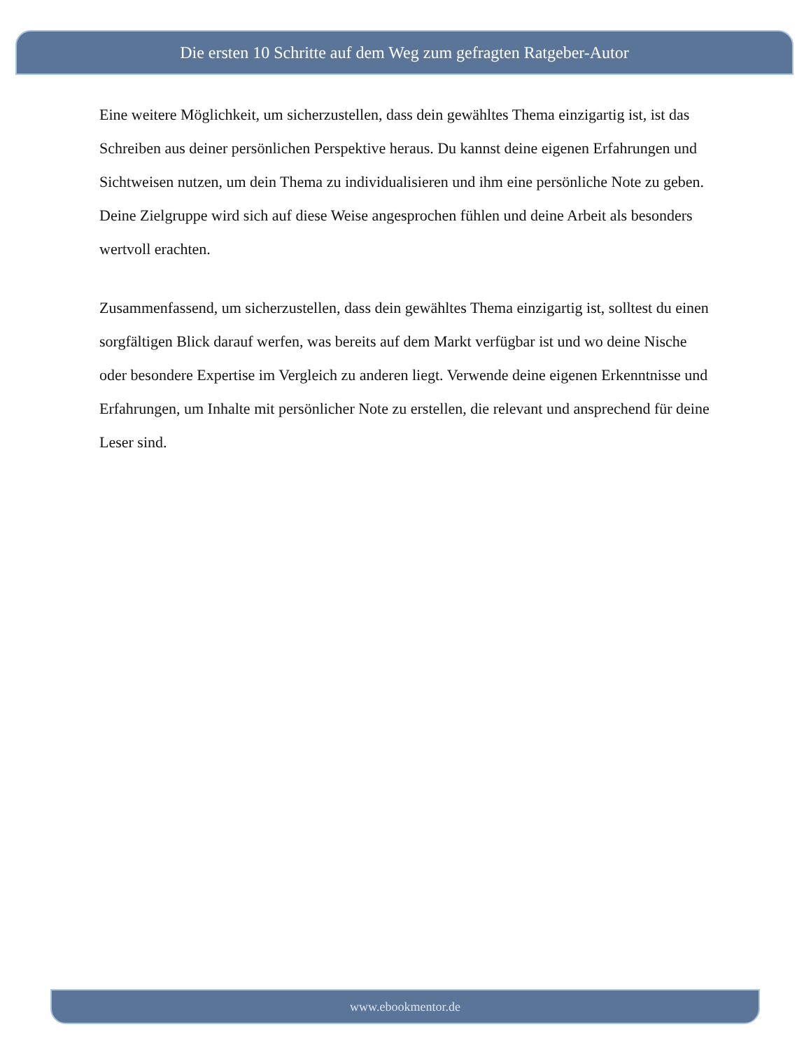Die ersten 10 Schritte auf dem Weg zum gefragten Ratgeber-Autor
Eine weitere Möglichkeit, um sicherzustellen, dass dein gewähltes Thema einzigartig ist, ist das Schreiben aus deiner persönlichen Perspektive heraus. Du kannst deine eigenen Erfahrungen und Sichtweisen nutzen, um dein Thema zu individualisieren und ihm eine persönliche Note zu geben. Deine Zielgruppe wird sich auf diese Weise angesprochen fühlen und deine Arbeit als besonders wertvoll erachten.
Zusammenfassend, um sicherzustellen, dass dein gewähltes Thema einzigartig ist, solltest du einen sorgfältigen Blick darauf werfen, was bereits auf dem Markt verfügbar ist und wo deine Nische oder besondere Expertise im Vergleich zu anderen liegt. Verwende deine eigenen Erkenntnisse und Erfahrungen, um Inhalte mit persönlicher Note zu erstellen, die relevant und ansprechend für deine Leser sind.
www.ebookmentor.de